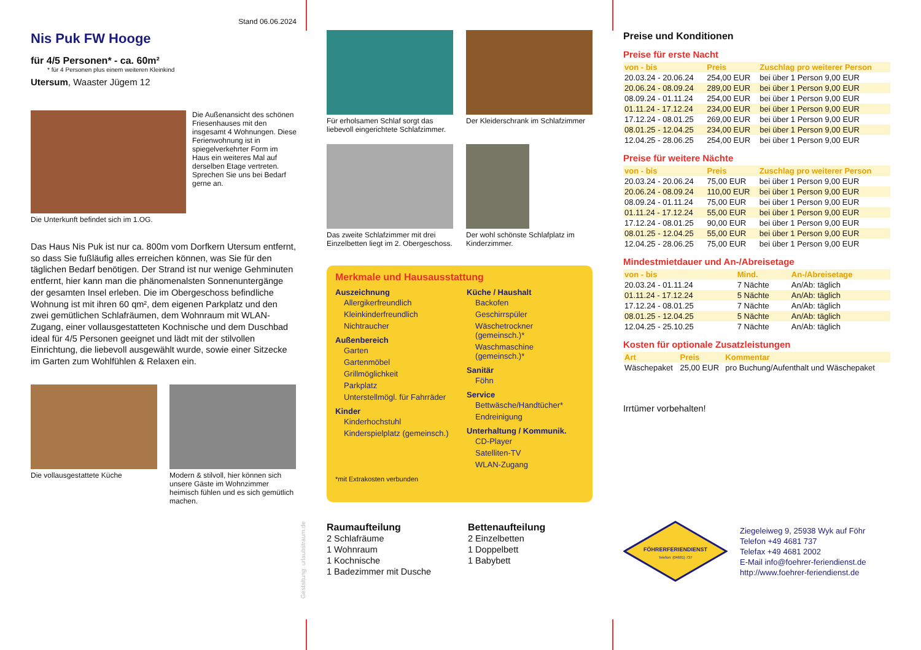Stand 06.06.2024
Nis Puk FW Hooge
für 4/5 Personen* - ca. 60m²
* für 4 Personen plus einem weiteren Kleinkind
Utersum, Waaster Jügem 12
Die Außenansicht des schönen Friesenhauses mit den insgesamt 4 Wohnungen. Diese Ferienwohnung ist in spiegelverkehrter Form im Haus ein weiteres Mal auf derselben Etage vertreten. Sprechen Sie uns bei Bedarf gerne an.
Die Unterkunft befindet sich im 1.OG.
Das Haus Nis Puk ist nur ca. 800m vom Dorfkern Utersum entfernt, so dass Sie fußläufig alles erreichen können, was Sie für den täglichen Bedarf benötigen. Der Strand ist nur wenige Gehminuten entfernt, hier kann man die phänomenalsten Sonnenuntergänge der gesamten Insel erleben. Die im Obergeschoss befindliche Wohnung ist mit ihren 60 qm², dem eigenen Parkplatz und den zwei gemütlichen Schlafräumen, dem Wohnraum mit WLAN-Zugang, einer vollausgestatteten Kochnische und dem Duschbad ideal für 4/5 Personen geeignet und lädt mit der stilvollen Einrichtung, die liebevoll ausgewählt wurde, sowie einer Sitzecke im Garten zum Wohlfühlen & Relaxen ein.
Die vollausgestattete Küche
Modern & stilvoll, hier können sich unsere Gäste im Wohnzimmer heimisch fühlen und es sich gemütlich machen.
Gestaltung: urlaubstraum.de
Für erholsamen Schlaf sorgt das liebevoll eingerichtete Schlafzimmer.
Der Kleiderschrank im Schlafzimmer
Das zweite Schlafzimmer mit drei Einzelbetten liegt im 2. Obergeschoss.
Der wohl schönste Schlafplatz im Kinderzimmer.
Merkmale und Hausausstattung
Auszeichnung
Allergikerfreundlich
Kleinkinderfreundlich
Nichtraucher
Außenbereich
Garten
Gartenmöbel
Grillmöglichkeit
Parkplatz
Unterstellmögl. für Fahrräder
Kinder
Kinderhochstuhl
Kinderspielplatz (gemeinsch.)
Küche / Haushalt
Backofen
Geschirrspüler
Wäschetrockner (gemeinsch.)*
Waschmaschine (gemeinsch.)*
Sanitär
Föhn
Service
Bettwäsche/Handtücher*
Endreinigung
Unterhaltung / Kommunik.
CD-Player
Satelliten-TV
WLAN-Zugang
*mit Extrakosten verbunden
Raumaufteilung
2 Schlafräume
1 Wohnraum
1 Kochnische
1 Badezimmer mit Dusche
Bettenaufteilung
2 Einzelbetten
1 Doppelbett
1 Babybett
Preise und Konditionen
Preise für erste Nacht
| von - bis | Preis | Zuschlag pro weiterer Person |
| --- | --- | --- |
| 20.03.24 - 20.06.24 | 254,00 EUR | bei über 1 Person 9,00 EUR |
| 20.06.24 - 08.09.24 | 289,00 EUR | bei über 1 Person 9,00 EUR |
| 08.09.24 - 01.11.24 | 254,00 EUR | bei über 1 Person 9,00 EUR |
| 01.11.24 - 17.12.24 | 234,00 EUR | bei über 1 Person 9,00 EUR |
| 17.12.24 - 08.01.25 | 269,00 EUR | bei über 1 Person 9,00 EUR |
| 08.01.25 - 12.04.25 | 234,00 EUR | bei über 1 Person 9,00 EUR |
| 12.04.25 - 28.06.25 | 254,00 EUR | bei über 1 Person 9,00 EUR |
Preise für weitere Nächte
| von - bis | Preis | Zuschlag pro weiterer Person |
| --- | --- | --- |
| 20.03.24 - 20.06.24 | 75,00 EUR | bei über 1 Person 9,00 EUR |
| 20.06.24 - 08.09.24 | 110,00 EUR | bei über 1 Person 9,00 EUR |
| 08.09.24 - 01.11.24 | 75,00 EUR | bei über 1 Person 9,00 EUR |
| 01.11.24 - 17.12.24 | 55,00 EUR | bei über 1 Person 9,00 EUR |
| 17.12.24 - 08.01.25 | 90,00 EUR | bei über 1 Person 9,00 EUR |
| 08.01.25 - 12.04.25 | 55,00 EUR | bei über 1 Person 9,00 EUR |
| 12.04.25 - 28.06.25 | 75,00 EUR | bei über 1 Person 9,00 EUR |
Mindestmietdauer und An-/Abreisetage
| von - bis | Mind. | An-/Abreisetage |
| --- | --- | --- |
| 20.03.24 - 01.11.24 | 7 Nächte | An/Ab: täglich |
| 01.11.24 - 17.12.24 | 5 Nächte | An/Ab: täglich |
| 17.12.24 - 08.01.25 | 7 Nächte | An/Ab: täglich |
| 08.01.25 - 12.04.25 | 5 Nächte | An/Ab: täglich |
| 12.04.25 - 25.10.25 | 7 Nächte | An/Ab: täglich |
Kosten für optionale Zusatzleistungen
| Art | Preis | Kommentar |
| --- | --- | --- |
| Wäschepaket | 25,00 EUR | pro Buchung/Aufenthalt und Wäschepaket |
Irrtümer vorbehalten!
FÖHRERFERIENDIENST
Telefon: (04681) 737
Ziegeleiweg 9, 25938 Wyk auf Föhr
Telefon +49 4681 737
Telefax +49 4681 2002
E-Mail info@foehrer-feriendienst.de
http://www.foehrer-feriendienst.de